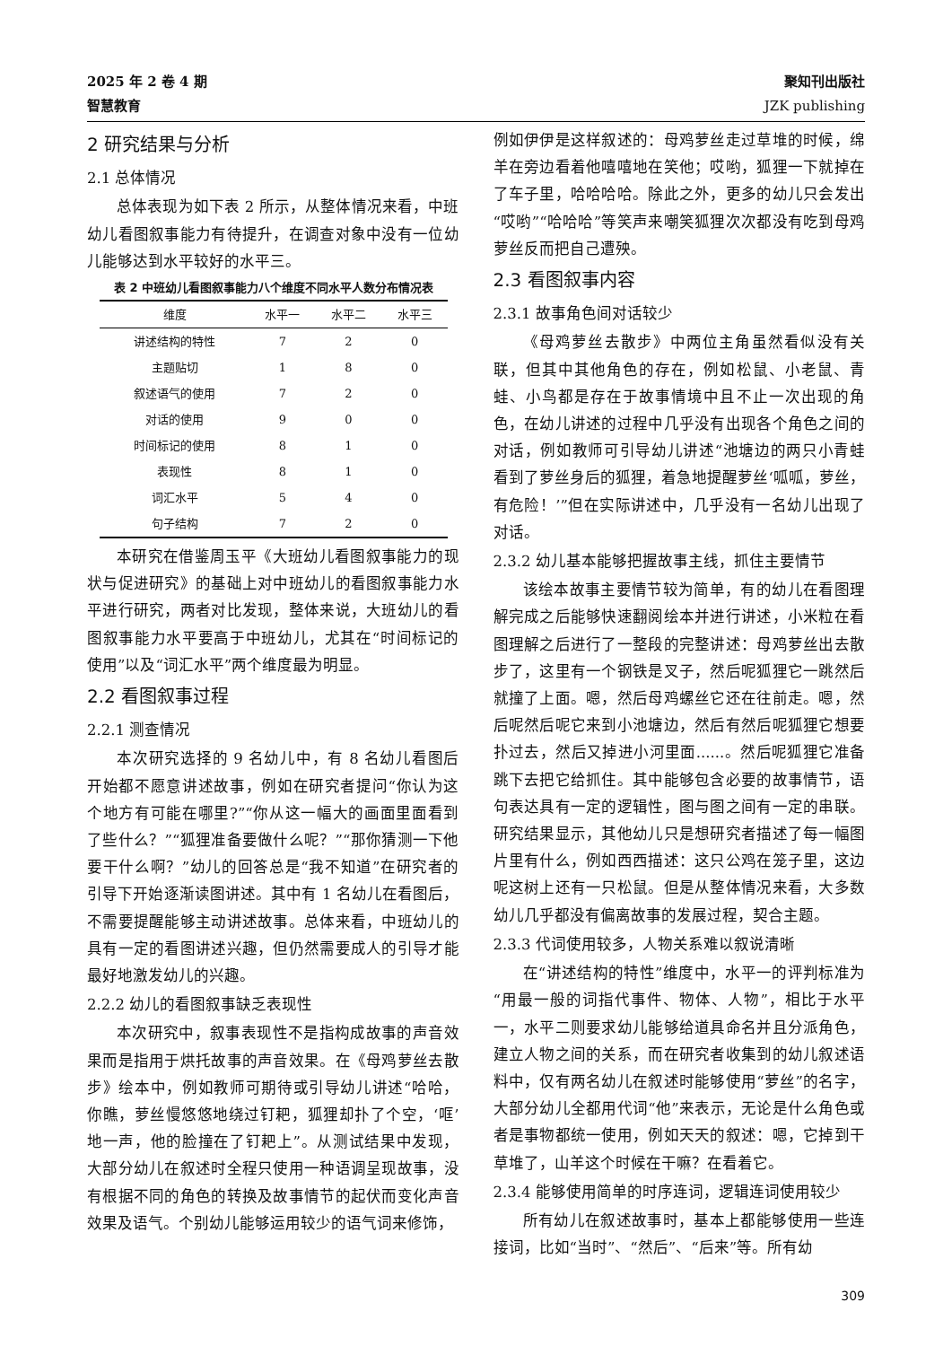2025 年 2 卷 4 期
智慧教育
聚知刊出版社
JZK publishing
2 研究结果与分析
2.1 总体情况
总体表现为如下表 2 所示，从整体情况来看，中班幼儿看图叙事能力有待提升，在调查对象中没有一位幼儿能够达到水平较好的水平三。
表 2 中班幼儿看图叙事能力八个维度不同水平人数分布情况表
| 维度 | 水平一 | 水平二 | 水平三 |
| --- | --- | --- | --- |
| 讲述结构的特性 | 7 | 2 | 0 |
| 主题贴切 | 1 | 8 | 0 |
| 叙述语气的使用 | 7 | 2 | 0 |
| 对话的使用 | 9 | 0 | 0 |
| 时间标记的使用 | 8 | 1 | 0 |
| 表现性 | 8 | 1 | 0 |
| 词汇水平 | 5 | 4 | 0 |
| 句子结构 | 7 | 2 | 0 |
本研究在借鉴周玉平《大班幼儿看图叙事能力的现状与促进研究》的基础上对中班幼儿的看图叙事能力水平进行研究，两者对比发现，整体来说，大班幼儿的看图叙事能力水平要高于中班幼儿，尤其在“时间标记的使用”以及“词汇水平”两个维度最为明显。
2.2 看图叙事过程
2.2.1 测查情况
本次研究选择的 9 名幼儿中，有 8 名幼儿看图后开始都不愿意讲述故事，例如在研究者提问“你认为这个地方有可能在哪里?”“你从这一幅大的画面里面看到了些什么？”“狐狸准备要做什么呢？”“那你猜测一下他要干什么啊？”幼儿的回答总是“我不知道”在研究者的引导下开始逐渐读图讲述。其中有 1 名幼儿在看图后，不需要提醒能够主动讲述故事。总体来看，中班幼儿的具有一定的看图讲述兴趣，但仍然需要成人的引导才能最好地激发幼儿的兴趣。
2.2.2 幼儿的看图叙事缺乏表现性
本次研究中，叙事表现性不是指构成故事的声音效果而是指用于烘托故事的声音效果。在《母鸡萝丝去散步》绘本中，例如教师可期待或引导幼儿讲述“哈哈，你瞧，萝丝慢悠悠地绕过钉耙，狐狸却扑了个空，‘哐’地一声，他的脸撞在了钉耙上”。从测试结果中发现，大部分幼儿在叙述时全程只使用一种语调呈现故事，没有根据不同的角色的转换及故事情节的起伏而变化声音效果及语气。个别幼儿能够运用较少的语气词来修饰，
例如伊伊是这样叙述的：母鸡萝丝走过草堆的时候，绵羊在旁边看着他嘻嘻地在笑他；哎哟，狐狸一下就掉在了车子里，哈哈哈哈。除此之外，更多的幼儿只会发出“哎哟”“哈哈哈”等笑声来嘲笑狐狸次次都没有吃到母鸡萝丝反而把自己遭殃。
2.3 看图叙事内容
2.3.1 故事角色间对话较少
《母鸡萝丝去散步》中两位主角虽然看似没有关联，但其中其他角色的存在，例如松鼠、小老鼠、青蛙、小鸟都是存在于故事情境中且不止一次出现的角色，在幼儿讲述的过程中几乎没有出现各个角色之间的对话，例如教师可引导幼儿讲述“池塘边的两只小青蛙看到了萝丝身后的狐狸，着急地提醒萝丝‘呱呱，萝丝，有危险！’”但在实际讲述中，几乎没有一名幼儿出现了对话。
2.3.2 幼儿基本能够把握故事主线，抓住主要情节
该绘本故事主要情节较为简单，有的幼儿在看图理解完成之后能够快速翻阅绘本并进行讲述，小米粒在看图理解之后进行了一整段的完整讲述：母鸡萝丝出去散步了，这里有一个钢铁是叉子，然后呢狐狸它一跳然后就撞了上面。嗯，然后母鸡螺丝它还在往前走。嗯，然后呢然后呢它来到小池塘边，然后有然后呢狐狸它想要扑过去，然后又掉进小河里面......。然后呢狐狸它准备跳下去把它给抓住。其中能够包含必要的故事情节，语句表达具有一定的逻辑性，图与图之间有一定的串联。研究结果显示，其他幼儿只是想研究者描述了每一幅图片里有什么，例如西西描述：这只公鸡在笼子里，这边呢这树上还有一只松鼠。但是从整体情况来看，大多数幼儿几乎都没有偏离故事的发展过程，契合主题。
2.3.3 代词使用较多，人物关系难以叙说清晰
在“讲述结构的特性”维度中，水平一的评判标准为“用最一般的词指代事件、物体、人物”，相比于水平一，水平二则要求幼儿能够给道具命名并且分派角色，建立人物之间的关系，而在研究者收集到的幼儿叙述语料中，仅有两名幼儿在叙述时能够使用“萝丝”的名字，大部分幼儿全都用代词“他”来表示，无论是什么角色或者是事物都统一使用，例如天天的叙述：嗯，它掉到干草堆了，山羊这个时候在干嘛？在看着它。
2.3.4 能够使用简单的时序连词，逻辑连词使用较少
所有幼儿在叙述故事时，基本上都能够使用一些连接词，比如“当时”、“然后”、“后来”等。所有幼
309